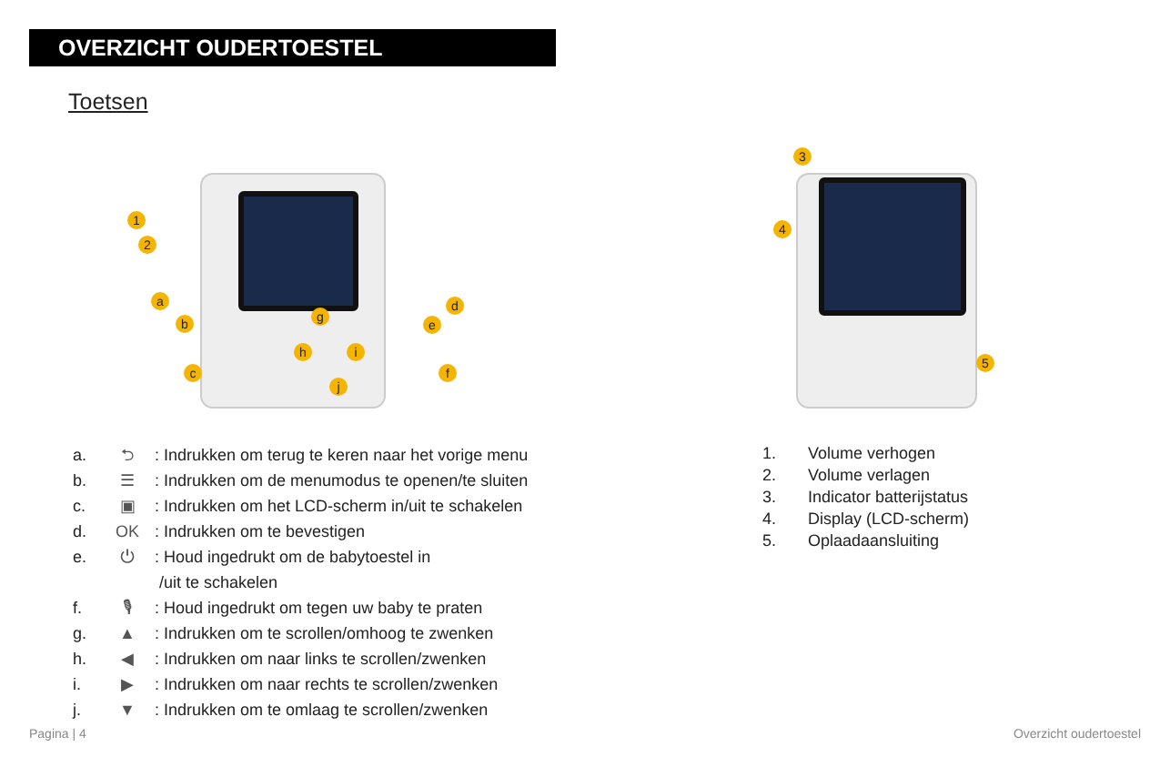OVERZICHT OUDERTOESTEL
Toetsen
1
2
a
b
c
d
e
f
g
h i
j
3
4
5
a. ⮌: Indrukken om terug te keren naar het vorige menu
b. ☰: Indrukken om de menumodus te openen/te sluiten
c. ▣: Indrukken om het LCD-scherm in/uit te schakelen
d. OK: Indrukken om te bevestigen
e. ⏻: Houd ingedrukt om de babytoestel in
/uit te schakelen
f. 🎙: Houd ingedrukt om tegen uw baby te praten
g. ▲: Indrukken om te scrollen/omhoog te zwenken
h. ◀: Indrukken om naar links te scrollen/zwenken
i. ▶: Indrukken om naar rechts te scrollen/zwenken
j. ▼: Indrukken om te omlaag te scrollen/zwenken
1. Volume verhogen
2. Volume verlagen
3. Indicator batterijstatus
4. Display (LCD-scherm)
5. Oplaadaansluiting
Pagina | 4 Overzicht oudertoestel